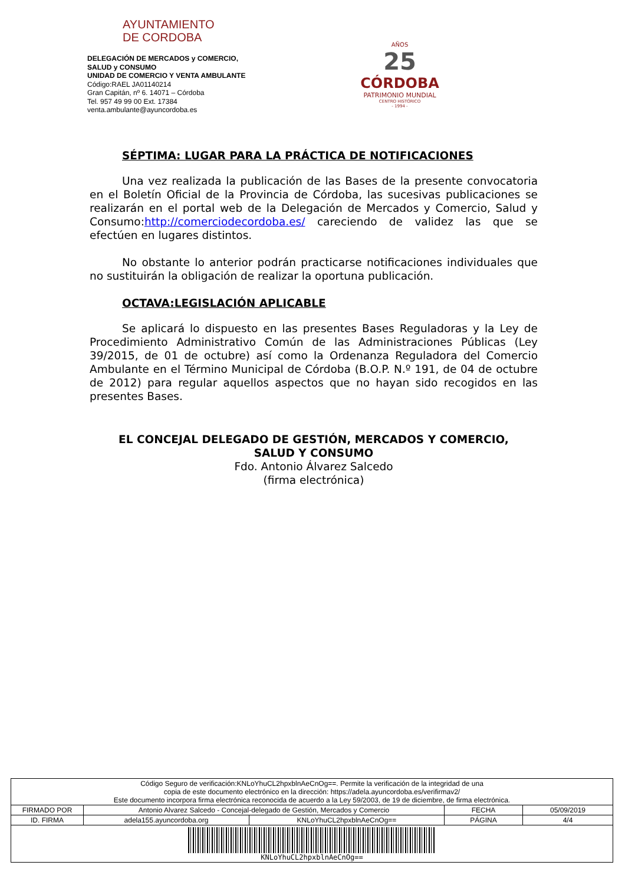AYUNTAMIENTO
DE CORDOBA
DELEGACIÓN DE MERCADOS y COMERCIO,
SALUD y CONSUMO
UNIDAD DE COMERCIO Y VENTA AMBULANTE
Código:RAEL JA01140214
Gran Capitán, nº 6. 14071 – Córdoba
Tel. 957 49 99 00 Ext. 17384
venta.ambulante@ayuncordoba.es
AÑOS
25
CÓRDOBA
PATRIMONIO MUNDIAL
CENTRO HISTÓRICO
- 1994 -
SÉPTIMA: LUGAR PARA LA PRÁCTICA DE NOTIFICACIONES
Una vez realizada la publicación de las Bases de la presente convocatoria en el Boletín Oficial de la Provincia de Córdoba, las sucesivas publicaciones se realizarán en el portal web de la Delegación de Mercados y Comercio, Salud y Consumo:http://comerciodecordoba.es/ careciendo de validez las que se efectúen en lugares distintos.
No obstante lo anterior podrán practicarse notificaciones individuales que no sustituirán la obligación de realizar la oportuna publicación.
OCTAVA:LEGISLACIÓN APLICABLE
Se aplicará lo dispuesto en las presentes Bases Reguladoras y la Ley de Procedimiento Administrativo Común de las Administraciones Públicas (Ley 39/2015, de 01 de octubre) así como la Ordenanza Reguladora del Comercio Ambulante en el Término Municipal de Córdoba (B.O.P. N.º 191, de 04 de octubre de 2012) para regular aquellos aspectos que no hayan sido recogidos en las presentes Bases.
EL CONCEJAL DELEGADO DE GESTIÓN, MERCADOS Y COMERCIO,
SALUD Y CONSUMO
Fdo. Antonio Álvarez Salcedo
(firma electrónica)
| Código Seguro de verificación:KNLoYhuCL2hpxblnAeCnOg==. Permite la verificación de la integridad de una copia de este documento electrónico en la dirección: https://adela.ayuncordoba.es/verifirmav2/ Este documento incorpora firma electrónica reconocida de acuerdo a la Ley 59/2003, de 19 de diciembre, de firma electrónica. | | | | |
| FIRMADO POR | Antonio Alvarez Salcedo - Concejal-delegado de Gestión, Mercados y Comercio | | FECHA | 05/09/2019 |
| ID. FIRMA | adela155.ayuncordoba.org | KNLoYhuCL2hpxblnAeCnOg== | PÁGINA | 4/4 |
| KNLoYhuCL2hpxblnAeCnOg== | | | | |